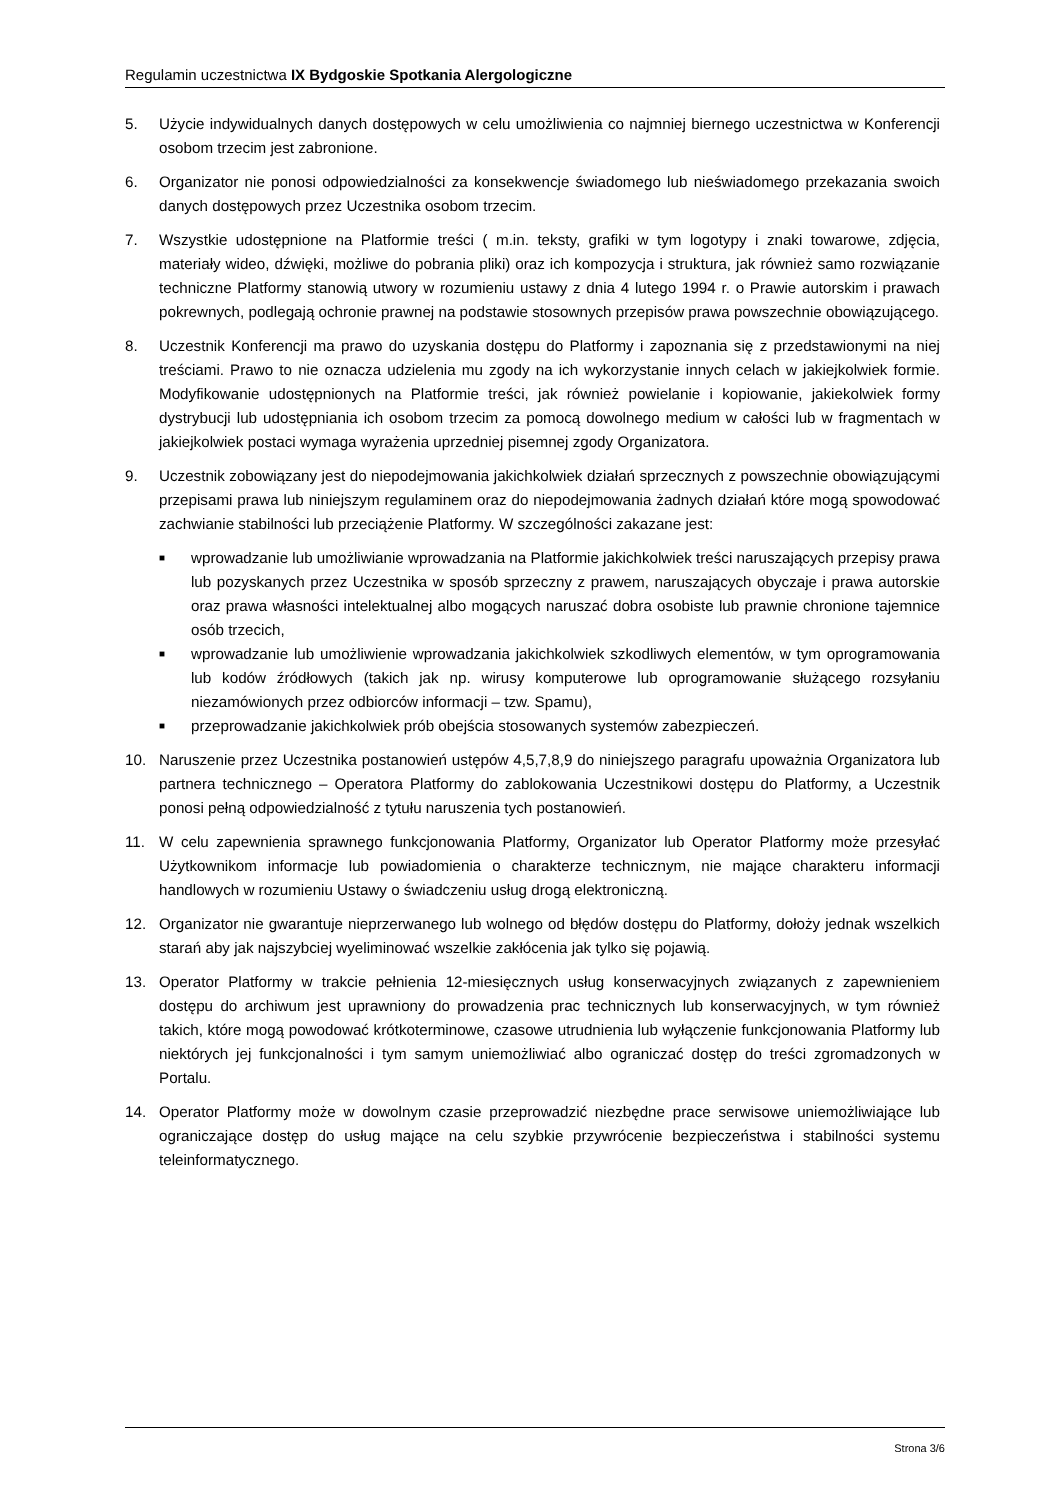Regulamin uczestnictwa IX Bydgoskie Spotkania Alergologiczne
5. Użycie indywidualnych danych dostępowych w celu umożliwienia co najmniej biernego uczestnictwa w Konferencji osobom trzecim jest zabronione.
6. Organizator nie ponosi odpowiedzialności za konsekwencje świadomego lub nieświadomego przekazania swoich danych dostępowych przez Uczestnika osobom trzecim.
7. Wszystkie udostępnione na Platformie treści ( m.in. teksty, grafiki w tym logotypy i znaki towarowe, zdjęcia, materiały wideo, dźwięki, możliwe do pobrania pliki) oraz ich kompozycja i struktura, jak również samo rozwiązanie techniczne Platformy stanowią utwory w rozumieniu ustawy z dnia 4 lutego 1994 r. o Prawie autorskim i prawach pokrewnych, podlegają ochronie prawnej na podstawie stosownych przepisów prawa powszechnie obowiązującego.
8. Uczestnik Konferencji ma prawo do uzyskania dostępu do Platformy i zapoznania się z przedstawionymi na niej treściami. Prawo to nie oznacza udzielenia mu zgody na ich wykorzystanie innych celach w jakiejkolwiek formie. Modyfikowanie udostępnionych na Platformie treści, jak również powielanie i kopiowanie, jakiekolwiek formy dystrybucji lub udostępniania ich osobom trzecim za pomocą dowolnego medium w całości lub w fragmentach w jakiejkolwiek postaci wymaga wyrażenia uprzedniej pisemnej zgody Organizatora.
9. Uczestnik zobowiązany jest do niepodejmowania jakichkolwiek działań sprzecznych z powszechnie obowiązującymi przepisami prawa lub niniejszym regulaminem oraz do niepodejmowania żadnych działań które mogą spowodować zachwianie stabilności lub przeciążenie Platformy. W szczególności zakazane jest:
■ wprowadzanie lub umożliwianie wprowadzania na Platformie jakichkolwiek treści naruszających przepisy prawa lub pozyskanych przez Uczestnika w sposób sprzeczny z prawem, naruszających obyczaje i prawa autorskie oraz prawa własności intelektualnej albo mogących naruszać dobra osobiste lub prawnie chronione tajemnice osób trzecich,
■ wprowadzanie lub umożliwienie wprowadzania jakichkolwiek szkodliwych elementów, w tym oprogramowania lub kodów źródłowych (takich jak np. wirusy komputerowe lub oprogramowanie służącego rozsyłaniu niezamówionych przez odbiorców informacji – tzw. Spamu),
■ przeprowadzanie jakichkolwiek prób obejścia stosowanych systemów zabezpieczeń.
10. Naruszenie przez Uczestnika postanowień ustępów 4,5,7,8,9 do niniejszego paragrafu upoważnia Organizatora lub partnera technicznego – Operatora Platformy do zablokowania Uczestnikowi dostępu do Platformy, a Uczestnik ponosi pełną odpowiedzialność z tytułu naruszenia tych postanowień.
11. W celu zapewnienia sprawnego funkcjonowania Platformy, Organizator lub Operator Platformy może przesyłać Użytkownikom informacje lub powiadomienia o charakterze technicznym, nie mające charakteru informacji handlowych w rozumieniu Ustawy o świadczeniu usług drogą elektroniczną.
12. Organizator nie gwarantuje nieprzerwanego lub wolnego od błędów dostępu do Platformy, dołoży jednak wszelkich starań aby jak najszybciej wyeliminować wszelkie zakłócenia jak tylko się pojawią.
13. Operator Platformy w trakcie pełnienia 12-miesięcznych usług konserwacyjnych związanych z zapewnieniem dostępu do archiwum jest uprawniony do prowadzenia prac technicznych lub konserwacyjnych, w tym również takich, które mogą powodować krótkoterminowe, czasowe utrudnienia lub wyłączenie funkcjonowania Platformy lub niektórych jej funkcjonalności i tym samym uniemożliwiać albo ograniczać dostęp do treści zgromadzonych w Portalu.
14. Operator Platformy może w dowolnym czasie przeprowadzić niezbędne prace serwisowe uniemożliwiające lub ograniczające dostęp do usług mające na celu szybkie przywrócenie bezpieczeństwa i stabilności systemu teleinformatycznego.
Strona 3/6